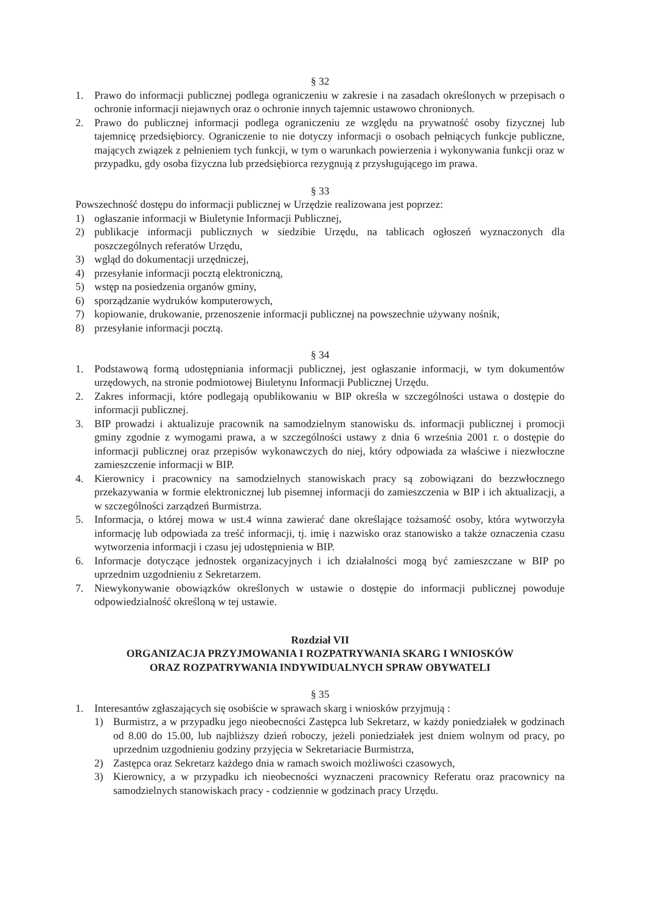§ 32
1. Prawo do informacji publicznej podlega ograniczeniu w zakresie i na zasadach określonych w przepisach o ochronie informacji niejawnych oraz o ochronie innych tajemnic ustawowo chronionych.
2. Prawo do publicznej informacji podlega ograniczeniu ze względu na prywatność osoby fizycznej lub tajemnicę przedsiębiorcy. Ograniczenie to nie dotyczy informacji o osobach pełniących funkcje publiczne, mających związek z pełnieniem tych funkcji, w tym o warunkach powierzenia i wykonywania funkcji oraz w przypadku, gdy osoba fizyczna lub przedsiębiorca rezygnują z przysługującego im prawa.
§ 33
Powszechność dostępu do informacji publicznej w Urzędzie realizowana jest poprzez:
1) ogłaszanie informacji w Biuletynie Informacji Publicznej,
2) publikacje informacji publicznych w siedzibie Urzędu, na tablicach ogłoszeń wyznaczonych dla poszczególnych referatów Urzędu,
3) wgląd do dokumentacji urzędniczej,
4) przesyłanie informacji pocztą elektroniczną,
5) wstęp na posiedzenia organów gminy,
6) sporządzanie wydruków komputerowych,
7) kopiowanie, drukowanie, przenoszenie informacji publicznej na powszechnie używany nośnik,
8) przesyłanie informacji pocztą.
§ 34
1. Podstawową formą udostępniania informacji publicznej, jest ogłaszanie informacji, w tym dokumentów urzędowych, na stronie podmiotowej Biuletynu Informacji Publicznej Urzędu.
2. Zakres informacji, które podlegają opublikowaniu w BIP określa w szczególności ustawa o dostępie do informacji publicznej.
3. BIP prowadzi i aktualizuje pracownik na samodzielnym stanowisku ds. informacji publicznej i promocji gminy zgodnie z wymogami prawa, a w szczególności ustawy z dnia 6 września 2001 r. o dostępie do informacji publicznej oraz przepisów wykonawczych do niej, który odpowiada za właściwe i niezwłoczne zamieszczenie informacji w BIP.
4. Kierownicy i pracownicy na samodzielnych stanowiskach pracy są zobowiązani do bezzwłocznego przekazywania w formie elektronicznej lub pisemnej informacji do zamieszczenia w BIP i ich aktualizacji, a w szczególności zarządzeń Burmistrza.
5. Informacja, o której mowa w ust.4 winna zawierać dane określające tożsamość osoby, która wytworzyła informację lub odpowiada za treść informacji, tj. imię i nazwisko oraz stanowisko a także oznaczenia czasu wytworzenia informacji i czasu jej udostępnienia w BIP.
6. Informacje dotyczące jednostek organizacyjnych i ich działalności mogą być zamieszczane w BIP po uprzednim uzgodnieniu z Sekretarzem.
7. Niewykonywanie obowiązków określonych w ustawie o dostępie do informacji publicznej powoduje odpowiedzialność określoną w tej ustawie.
Rozdział VII
ORGANIZACJA PRZYJMOWANIA I ROZPATRYWANIA SKARG I WNIOSKÓW
ORAZ ROZPATRYWANIA INDYWIDUALNYCH SPRAW OBYWATELI
§ 35
1. Interesantów zgłaszających się osobiście w sprawach skarg i wniosków przyjmują :
1) Burmistrz, a w przypadku jego nieobecności Zastępca lub Sekretarz, w każdy poniedziałek w godzinach od 8.00 do 15.00, lub najbliższy dzień roboczy, jeżeli poniedziałek jest dniem wolnym od pracy, po uprzednim uzgodnieniu godziny przyjęcia w Sekretariacie Burmistrza,
2) Zastępca oraz Sekretarz każdego dnia w ramach swoich możliwości czasowych,
3) Kierownicy, a w przypadku ich nieobecności wyznaczeni pracownicy Referatu oraz pracownicy na samodzielnych stanowiskach pracy - codziennie w godzinach pracy Urzędu.